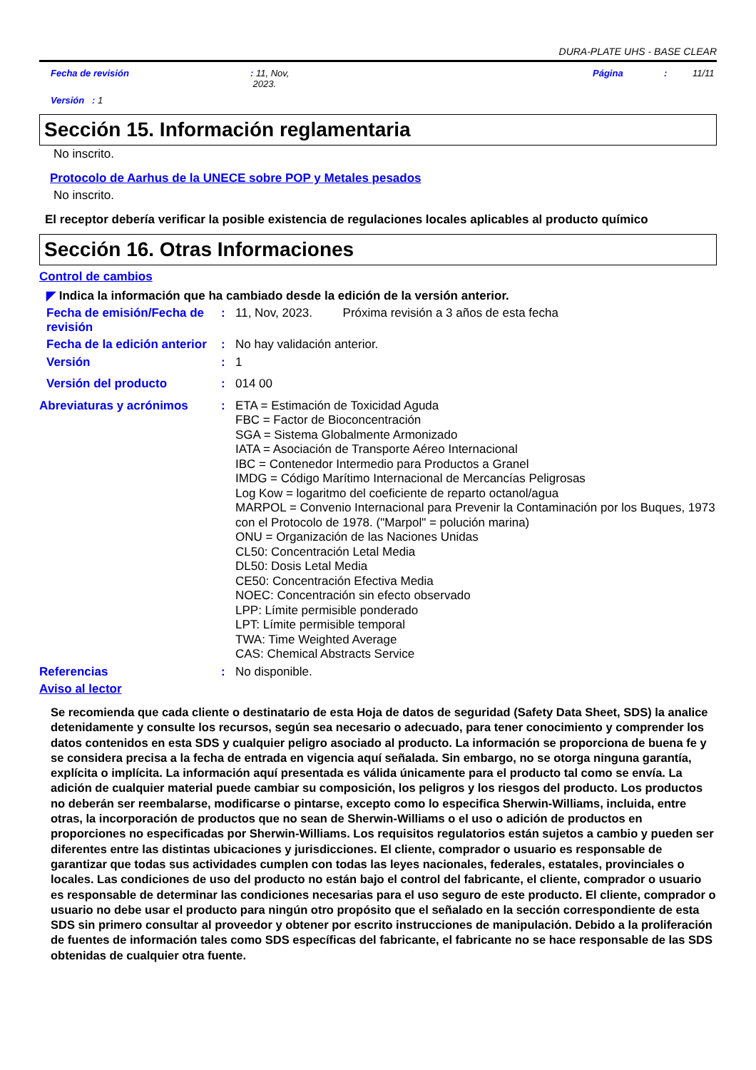DURA-PLATE UHS - BASE CLEAR
Fecha de revisión: 11, Nov,
2023. Página: 11/11
Versión : 1
Sección 15. Información reglamentaria
No inscrito.
Protocolo de Aarhus de la UNECE sobre POP y Metales pesados
No inscrito.
El receptor debería verificar la posible existencia de regulaciones locales aplicables al producto químico
Sección 16. Otras Informaciones
Control de cambios
◤ Indica la información que ha cambiado desde la edición de la versión anterior.
Fecha de emisión/Fecha de revisión
:
11, Nov, 2023. Próxima revisión a 3 años de esta fecha
Fecha de la edición anterior
:
No hay validación anterior.
Versión :
1
Versión del producto :
014 00
Abreviaturas y acrónimos :
ETA = Estimación de Toxicidad Aguda
FBC = Factor de Bioconcentración
SGA = Sistema Globalmente Armonizado
IATA = Asociación de Transporte Aéreo Internacional
IBC = Contenedor Intermedio para Productos a Granel
IMDG = Código Marítimo Internacional de Mercancías Peligrosas
Log Kow = logaritmo del coeficiente de reparto octanol/agua
MARPOL = Convenio Internacional para Prevenir la Contaminación por los Buques, 1973 con el Protocolo de 1978. ("Marpol" = polución marina)
ONU = Organización de las Naciones Unidas
CL50: Concentración Letal Media
DL50: Dosis Letal Media
CE50: Concentración Efectiva Media
NOEC: Concentración sin efecto observado
LPP: Límite permisible ponderado
LPT: Límite permisible temporal
TWA: Time Weighted Average
CAS: Chemical Abstracts Service
Referencias :
No disponible.
Aviso al lector
Se recomienda que cada cliente o destinatario de esta Hoja de datos de seguridad (Safety Data Sheet, SDS) la analice detenidamente y consulte los recursos, según sea necesario o adecuado, para tener conocimiento y comprender los datos contenidos en esta SDS y cualquier peligro asociado al producto. La información se proporciona de buena fe y se considera precisa a la fecha de entrada en vigencia aquí señalada. Sin embargo, no se otorga ninguna garantía, explícita o implícita. La información aquí presentada es válida únicamente para el producto tal como se envía. La adición de cualquier material puede cambiar su composición, los peligros y los riesgos del producto. Los productos no deberán ser reembalarse, modificarse o pintarse, excepto como lo especifica Sherwin-Williams, incluida, entre otras, la incorporación de productos que no sean de Sherwin-Williams o el uso o adición de productos en proporciones no especificadas por Sherwin-Williams. Los requisitos regulatorios están sujetos a cambio y pueden ser diferentes entre las distintas ubicaciones y jurisdicciones. El cliente, comprador o usuario es responsable de garantizar que todas sus actividades cumplen con todas las leyes nacionales, federales, estatales, provinciales o locales. Las condiciones de uso del producto no están bajo el control del fabricante, el cliente, comprador o usuario es responsable de determinar las condiciones necesarias para el uso seguro de este producto. El cliente, comprador o usuario no debe usar el producto para ningún otro propósito que el señalado en la sección correspondiente de esta SDS sin primero consultar al proveedor y obtener por escrito instrucciones de manipulación. Debido a la proliferación de fuentes de información tales como SDS específicas del fabricante, el fabricante no se hace responsable de las SDS obtenidas de cualquier otra fuente.